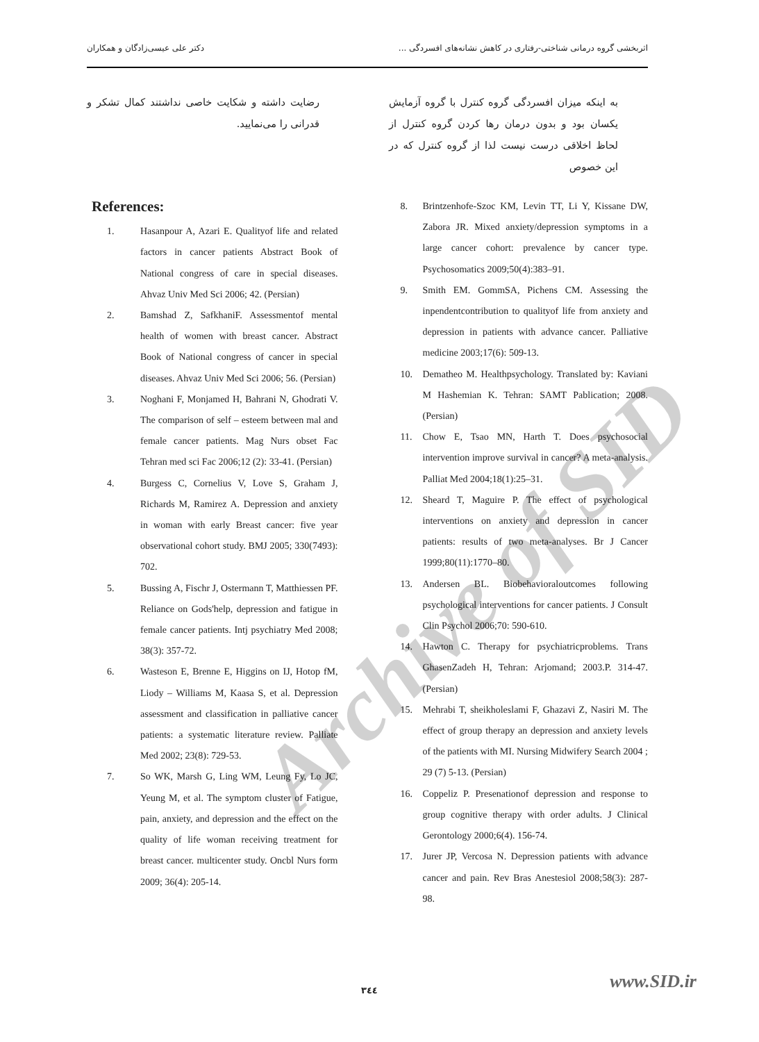اثربخشی گروه درمانی شناختی-رفتاری در کاهش نشانه‌های افسردگی ... دکتر علی عیسی‌زادگان و همکاران
به اینکه میزان افسردگی گروه کنترل با گروه آزمایش یکسان بود و بدون درمان رها کردن گروه کنترل از لحاظ اخلاقی درست نیست لذا از گروه کنترل که در این خصوص
رضایت داشته و شکایت خاصی نداشتند کمال تشکر و قدرانی را می‌نمایید.
References:
1. Hasanpour A, Azari E. Qualityof life and related factors in cancer patients Abstract Book of National congress of care in special diseases. Ahvaz Univ Med Sci 2006; 42. (Persian)
2. Bamshad Z, SafkhaniF. Assessmentof mental health of women with breast cancer. Abstract Book of National congress of cancer in special diseases. Ahvaz Univ Med Sci 2006; 56. (Persian)
3. Noghani F, Monjamed H, Bahrani N, Ghodrati V. The comparison of self – esteem between mal and female cancer patients. Mag Nurs obset Fac Tehran med sci Fac 2006;12 (2): 33-41. (Persian)
4. Burgess C, Cornelius V, Love S, Graham J, Richards M, Ramirez A. Depression and anxiety in woman with early Breast cancer: five year observational cohort study. BMJ 2005; 330(7493): 702.
5. Bussing A, Fischr J, Ostermann T, Matthiessen PF. Reliance on Gods'help, depression and fatigue in female cancer patients. Intj psychiatry Med 2008; 38(3): 357-72.
6. Wasteson E, Brenne E, Higgins on IJ, Hotop fM, Liody – Williams M, Kaasa S, et al. Depression assessment and classification in palliative cancer patients: a systematic literature review. Palliate Med 2002; 23(8): 729-53.
7. So WK, Marsh G, Ling WM, Leung Fy, Lo JC, Yeung M, et al. The symptom cluster of Fatigue, pain, anxiety, and depression and the effect on the quality of life woman receiving treatment for breast cancer. multicenter study. Oncbl Nurs form 2009; 36(4): 205-14.
8. Brintzenhofe-Szoc KM, Levin TT, Li Y, Kissane DW, Zabora JR. Mixed anxiety/depression symptoms in a large cancer cohort: prevalence by cancer type. Psychosomatics 2009;50(4):383–91.
9. Smith EM. GommSA, Pichens CM. Assessing the inpendentcontribution to qualityof life from anxiety and depression in patients with advance cancer. Palliative medicine 2003;17(6): 509-13.
10. Dematheo M. Healthpsychology. Translated by: Kaviani M Hashemian K. Tehran: SAMT Pablication; 2008. (Persian)
11. Chow E, Tsao MN, Harth T. Does psychosocial intervention improve survival in cancer? A meta-analysis. Palliat Med 2004;18(1):25–31.
12. Sheard T, Maguire P. The effect of psychological interventions on anxiety and depression in cancer patients: results of two meta-analyses. Br J Cancer 1999;80(11):1770–80.
13. Andersen BL. Biobehavioraloutcomes following psychological interventions for cancer patients. J Consult Clin Psychol 2006;70: 590-610.
14. Hawton C. Therapy for psychiatricproblems. Trans GhasenZadeh H, Tehran: Arjomand; 2003.P. 314-47. (Persian)
15. Mehrabi T, sheikholeslami F, Ghazavi Z, Nasiri M. The effect of group therapy an depression and anxiety levels of the patients with MI. Nursing Midwifery Search 2004 ; 29 (7) 5-13. (Persian)
16. Coppeliz P. Presenationof depression and response to group cognitive therapy with order adults. J Clinical Gerontology 2000;6(4). 156-74.
17. Jurer JP, Vercosa N. Depression patients with advance cancer and pain. Rev Bras Anestesiol 2008;58(3): 287-98.
Archive of SID
٣٤٤ www.SID.ir